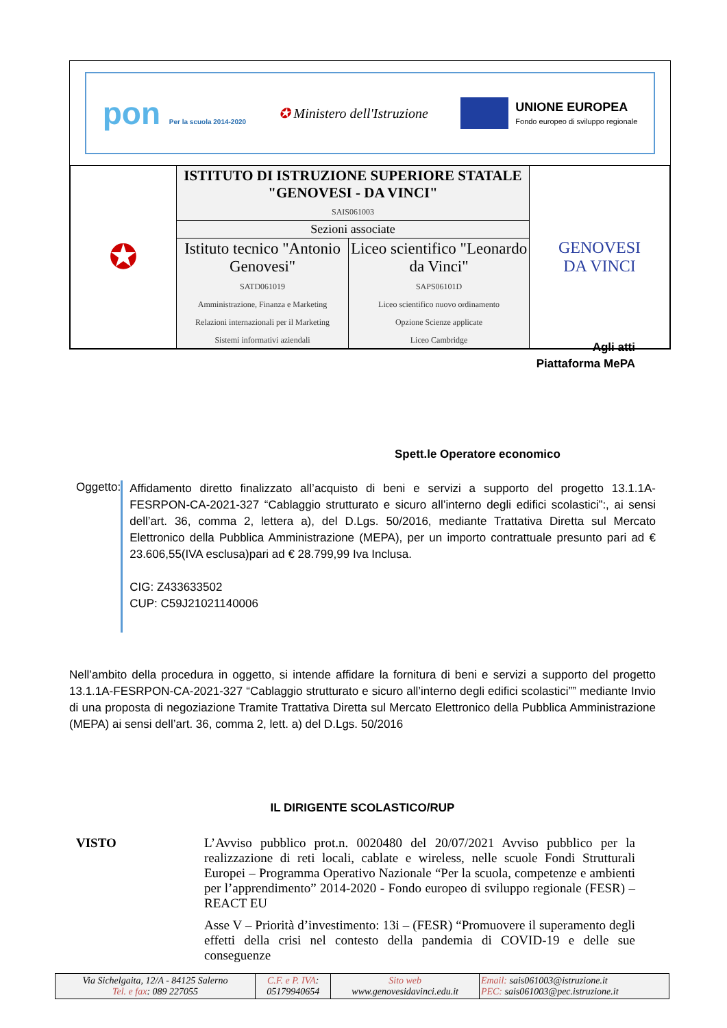pon Per la scuola 2014-2020
✪ Ministero dell'Istruzione
UNIONE EUROPEA Fondo europeo di sviluppo regionale
| ✪ | ISTITUTO DI ISTRUZIONE SUPERIORE STATALE "GENOVESI - DA VINCI" SAIS061003 | | GENOVESI DA VINCI |
| | Sezioni associate | | |
| | Istituto tecnico "Antonio Genovesi" SATD061019 Amministrazione, Finanza e Marketing Relazioni internazionali per il Marketing Sistemi informativi aziendali | Liceo scientifico "Leonardo da Vinci" SAPS06101D Liceo scientifico nuovo ordinamento Opzione Scienze applicate Liceo Cambridge | |
Agli atti
Piattaforma MePA
Spett.le Operatore economico
Oggetto:
Affidamento diretto finalizzato all’acquisto di beni e servizi a supporto del progetto 13.1.1A-FESRPON-CA-2021-327 “Cablaggio strutturato e sicuro all’interno degli edifici scolastici”:, ai sensi dell’art. 36, comma 2, lettera a), del D.Lgs. 50/2016, mediante Trattativa Diretta sul Mercato Elettronico della Pubblica Amministrazione (MEPA), per un importo contrattuale presunto pari ad € 23.606,55(IVA esclusa)pari ad € 28.799,99 Iva Inclusa.
CIG: Z433633502
CUP: C59J21021140006
Nell’ambito della procedura in oggetto, si intende affidare la fornitura di beni e servizi a supporto del progetto 13.1.1A-FESRPON-CA-2021-327 “Cablaggio strutturato e sicuro all’interno degli edifici scolastici”” mediante Invio di una proposta di negoziazione Tramite Trattativa Diretta sul Mercato Elettronico della Pubblica Amministrazione (MEPA) ai sensi dell’art. 36, comma 2, lett. a) del D.Lgs. 50/2016
IL DIRIGENTE SCOLASTICO/RUP
VISTO
L’Avviso pubblico prot.n. 0020480 del 20/07/2021 Avviso pubblico per la realizzazione di reti locali, cablate e wireless, nelle scuole Fondi Strutturali Europei – Programma Operativo Nazionale “Per la scuola, competenze e ambienti per l’apprendimento” 2014-2020 - Fondo europeo di sviluppo regionale (FESR) – REACT EU
Asse V – Priorità d’investimento: 13i – (FESR) “Promuovere il superamento degli effetti della crisi nel contesto della pandemia di COVID-19 e delle sue conseguenze
| Via Sichelgaita, 12/A - 84125 Salerno Tel. e fax : 089 227055 | C.F. e P. IVA : 05179940654 | Sito web www.genovesidavinci.edu.it | Email: sais061003@istruzione.it PEC: sais061003@pec.istruzione.it |